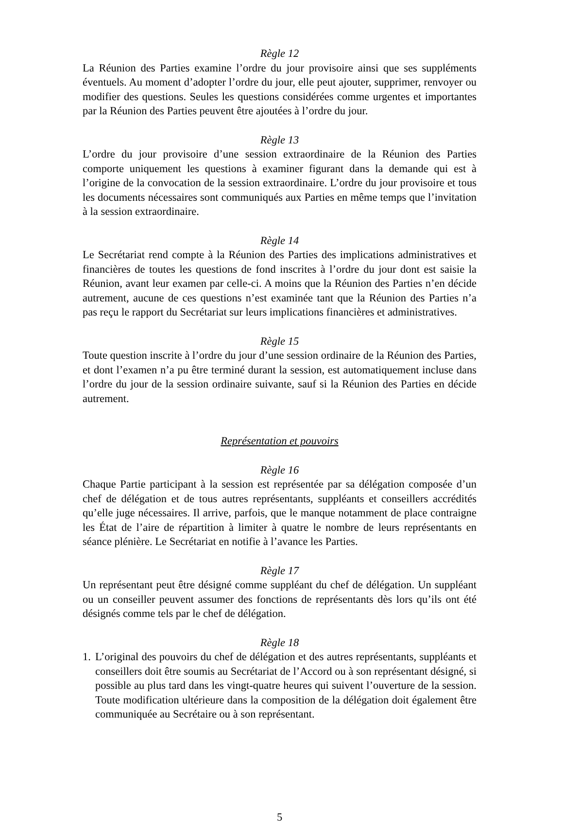Règle 12
La Réunion des Parties examine l’ordre du jour provisoire ainsi que ses suppléments éventuels. Au moment d’adopter l’ordre du jour, elle peut ajouter, supprimer, renvoyer ou modifier des questions. Seules les questions considérées comme urgentes et importantes par la Réunion des Parties peuvent être ajoutées à l’ordre du jour.
Règle 13
L’ordre du jour provisoire d’une session extraordinaire de la Réunion des Parties comporte uniquement les questions à examiner figurant dans la demande qui est à l’origine de la convocation de la session extraordinaire. L’ordre du jour provisoire et tous les documents nécessaires sont communiqués aux Parties en même temps que l’invitation à la session extraordinaire.
Règle 14
Le Secrétariat rend compte à la Réunion des Parties des implications administratives et financières de toutes les questions de fond inscrites à l’ordre du jour dont est saisie la Réunion, avant leur examen par celle-ci. A moins que la Réunion des Parties n’en décide autrement, aucune de ces questions n’est examinée tant que la Réunion des Parties n’a pas reçu le rapport du Secrétariat sur leurs implications financières et administratives.
Règle 15
Toute question inscrite à l’ordre du jour d’une session ordinaire de la Réunion des Parties, et dont l’examen n’a pu être terminé durant la session, est automatiquement incluse dans l’ordre du jour de la session ordinaire suivante, sauf si la Réunion des Parties en décide autrement.
Représentation et pouvoirs
Règle 16
Chaque Partie participant à la session est représentée par sa délégation composée d’un chef de délégation et de tous autres représentants, suppléants et conseillers accrédités qu’elle juge nécessaires. Il arrive, parfois, que le manque notamment de place contraigne les État de l’aire de répartition à limiter à quatre le nombre de leurs représentants en séance plénière. Le Secrétariat en notifie à l’avance les Parties.
Règle 17
Un représentant peut être désigné comme suppléant du chef de délégation. Un suppléant ou un conseiller peuvent assumer des fonctions de représentants dès lors qu’ils ont été désignés comme tels par le chef de délégation.
Règle 18
1.
L’original des pouvoirs du chef de délégation et des autres représentants, suppléants et conseillers doit être soumis au Secrétariat de l’Accord ou à son représentant désigné, si possible au plus tard dans les vingt-quatre heures qui suivent l’ouverture de la session. Toute modification ultérieure dans la composition de la délégation doit également être communiquée au Secrétaire ou à son représentant.
5